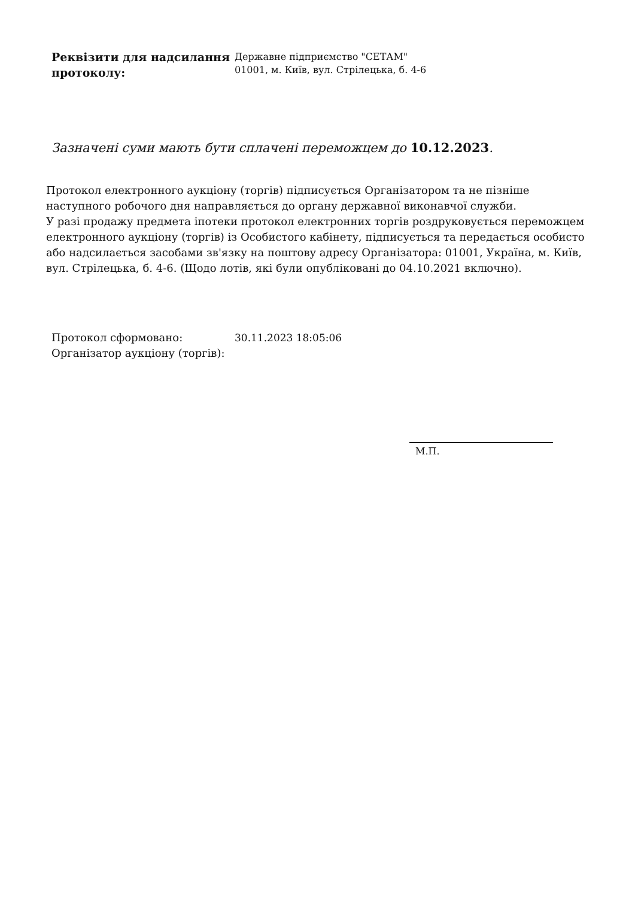Реквізити для надсилання протоколу:
Державне підприємство "СЕТАМ"
01001, м. Київ, вул. Стрілецька, б. 4-6
Зазначені суми мають бути сплачені переможцем до 10.12.2023.
Протокол електронного аукціону (торгів) підписується Організатором та не пізніше наступного робочого дня направляється до органу державної виконавчої служби.
У разі продажу предмета іпотеки протокол електронних торгів роздруковується переможцем електронного аукціону (торгів) із Особистого кабінету, підписується та передається особисто або надсилається засобами зв'язку на поштову адресу Організатора: 01001, Україна, м. Київ, вул. Стрілецька, б. 4-6. (Щодо лотів, які були опубліковані до 04.10.2021 включно).
Протокол сформовано: 30.11.2023 18:05:06
Організатор аукціону (торгів):
М.П.